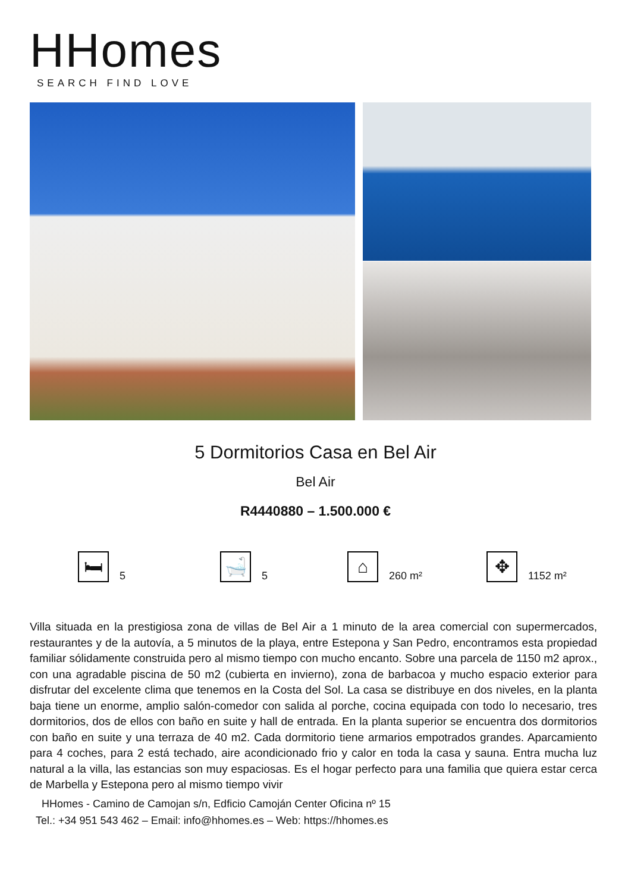HHomes
SEARCH FIND LOVE
5 Dormitorios Casa en Bel Air
Bel Air
R4440880 – 1.500.000 €
🛏
5
🛁
5
⌂
260 m²
✥
1152 m²
Villa situada en la prestigiosa zona de villas de Bel Air a 1 minuto de la area comercial con supermercados, restaurantes y de la autovía, a 5 minutos de la playa, entre Estepona y San Pedro, encontramos esta propiedad familiar sólidamente construida pero al mismo tiempo con mucho encanto. Sobre una parcela de 1150 m2 aprox., con una agradable piscina de 50 m2 (cubierta en invierno), zona de barbacoa y mucho espacio exterior para disfrutar del excelente clima que tenemos en la Costa del Sol. La casa se distribuye en dos niveles, en la planta baja tiene un enorme, amplio salón-comedor con salida al porche, cocina equipada con todo lo necesario, tres dormitorios, dos de ellos con baño en suite y hall de entrada. En la planta superior se encuentra dos dormitorios con baño en suite y una terraza de 40 m2. Cada dormitorio tiene armarios empotrados grandes. Aparcamiento para 4 coches, para 2 está techado, aire acondicionado frio y calor en toda la casa y sauna. Entra mucha luz natural a la villa, las estancias son muy espaciosas. Es el hogar perfecto para una familia que quiera estar cerca de Marbella y Estepona pero al mismo tiempo vivir
HHomes - Camino de Camojan s/n, Edficio Camoján Center Oficina nº 15
Tel.: +34 951 543 462 – Email: info@hhomes.es – Web: https://hhomes.es